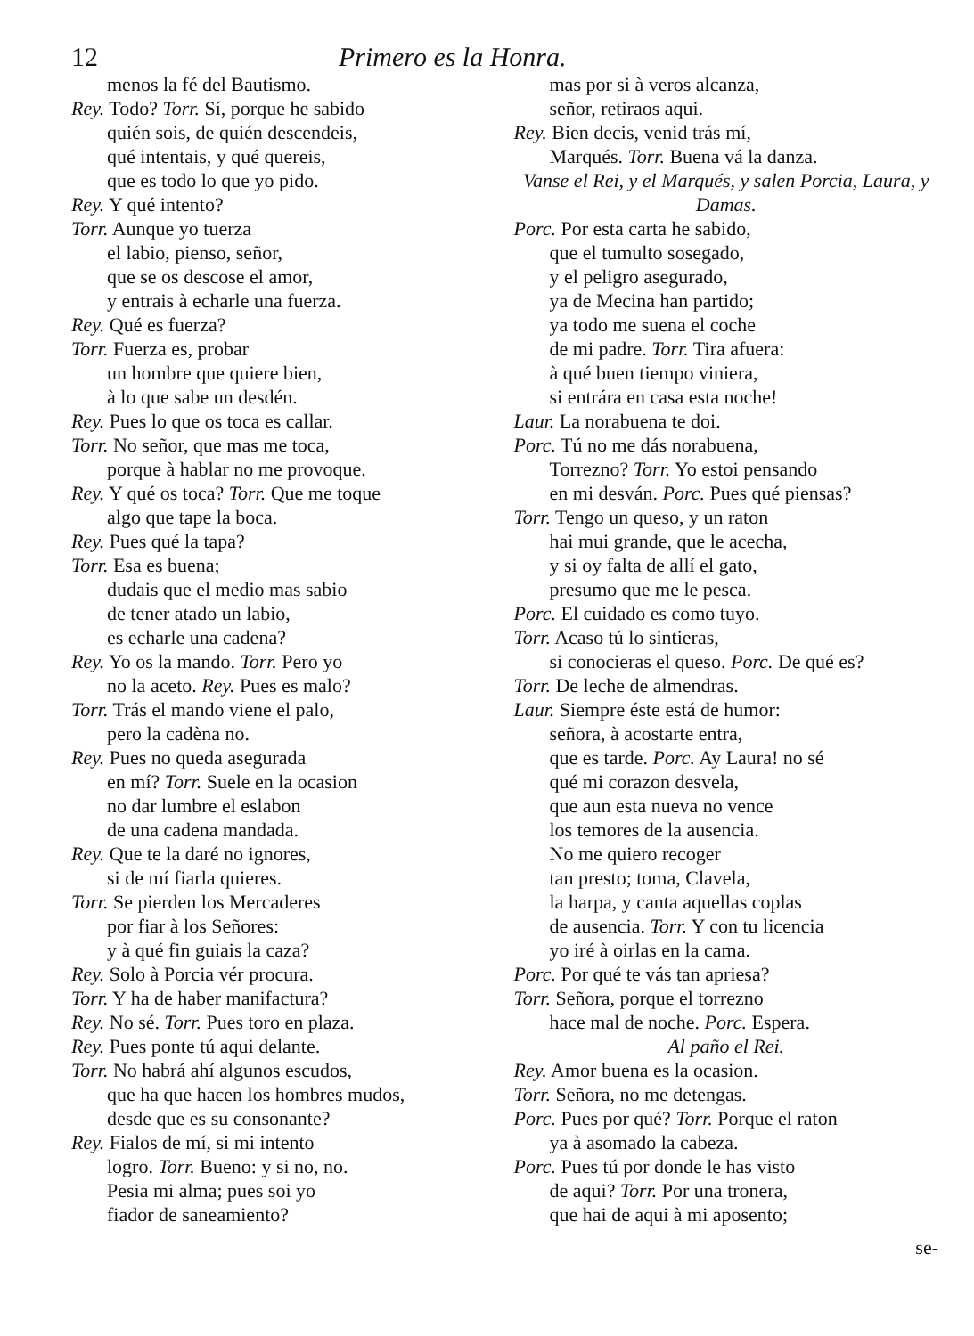12 Primero es la Honra.
menos la fé del Bautismo.
Rey. Todo? Torr. Sí, porque he sabido
quién sois, de quién descendeis,
qué intentais, y qué quereis,
que es todo lo que yo pido.
Rey. Y qué intento?
Torr. Aunque yo tuerza
el labio, pienso, señor,
que se os descose el amor,
y entrais à echarle una fuerza.
Rey. Qué es fuerza?
Torr. Fuerza es, probar
un hombre que quiere bien,
à lo que sabe un desdén.
Rey. Pues lo que os toca es callar.
Torr. No señor, que mas me toca,
porque à hablar no me provoque.
Rey. Y qué os toca? Torr. Que me toque
algo que tape la boca.
Rey. Pues qué la tapa?
Torr. Esa es buena;
dudais que el medio mas sabio
de tener atado un labio,
es echarle una cadena?
Rey. Yo os la mando. Torr. Pero yo
no la aceto. Rey. Pues es malo?
Torr. Trás el mando viene el palo,
pero la cadèna no.
Rey. Pues no queda asegurada
en mí? Torr. Suele en la ocasion
no dar lumbre el eslabon
de una cadena mandada.
Rey. Que te la daré no ignores,
si de mí fiarla quieres.
Torr. Se pierden los Mercaderes
por fiar à los Señores:
y à qué fin guiais la caza?
Rey. Solo à Porcia vér procura.
Torr. Y ha de haber manifactura?
Rey. No sé. Torr. Pues toro en plaza.
Rey. Pues ponte tú aqui delante.
Torr. No habrá ahí algunos escudos,
que ha que hacen los hombres mudos,
desde que es su consonante?
Rey. Fialos de mí, si mi intento
logro. Torr. Bueno: y si no, no.
Pesia mi alma; pues soi yo
fiador de saneamiento?
mas por si à veros alcanza,
señor, retiraos aqui.
Rey. Bien decis, venid trás mí,
Marqués. Torr. Buena vá la danza.
Vanse el Rei, y el Marqués, y salen Porcia, Laura, y Damas.
Porc. Por esta carta he sabido,
que el tumulto sosegado,
y el peligro asegurado,
ya de Mecina han partido;
ya todo me suena el coche
de mi padre. Torr. Tira afuera:
à qué buen tiempo viniera,
si entrára en casa esta noche!
Laur. La norabuena te doi.
Porc. Tú no me dás norabuena,
Torrezno? Torr. Yo estoi pensando
en mi desván. Porc. Pues qué piensas?
Torr. Tengo un queso, y un raton
hai mui grande, que le acecha,
y si oy falta de allí el gato,
presumo que me le pesca.
Porc. El cuidado es como tuyo.
Torr. Acaso tú lo sintieras,
si conocieras el queso. Porc. De qué es?
Torr. De leche de almendras.
Laur. Siempre éste está de humor:
señora, à acostarte entra,
que es tarde. Porc. Ay Laura! no sé
qué mi corazon desvela,
que aun esta nueva no vence
los temores de la ausencia.
No me quiero recoger
tan presto; toma, Clavela,
la harpa, y canta aquellas coplas
de ausencia. Torr. Y con tu licencia
yo iré à oirlas en la cama.
Porc. Por qué te vás tan apriesa?
Torr. Señora, porque el torrezno
hace mal de noche. Porc. Espera.
Al paño el Rei.
Rey. Amor buena es la ocasion.
Torr. Señora, no me detengas.
Porc. Pues por qué? Torr. Porque el raton
ya à asomado la cabeza.
Porc. Pues tú por donde le has visto
de aqui? Torr. Por una tronera,
que hai de aqui à mi aposento;
se-